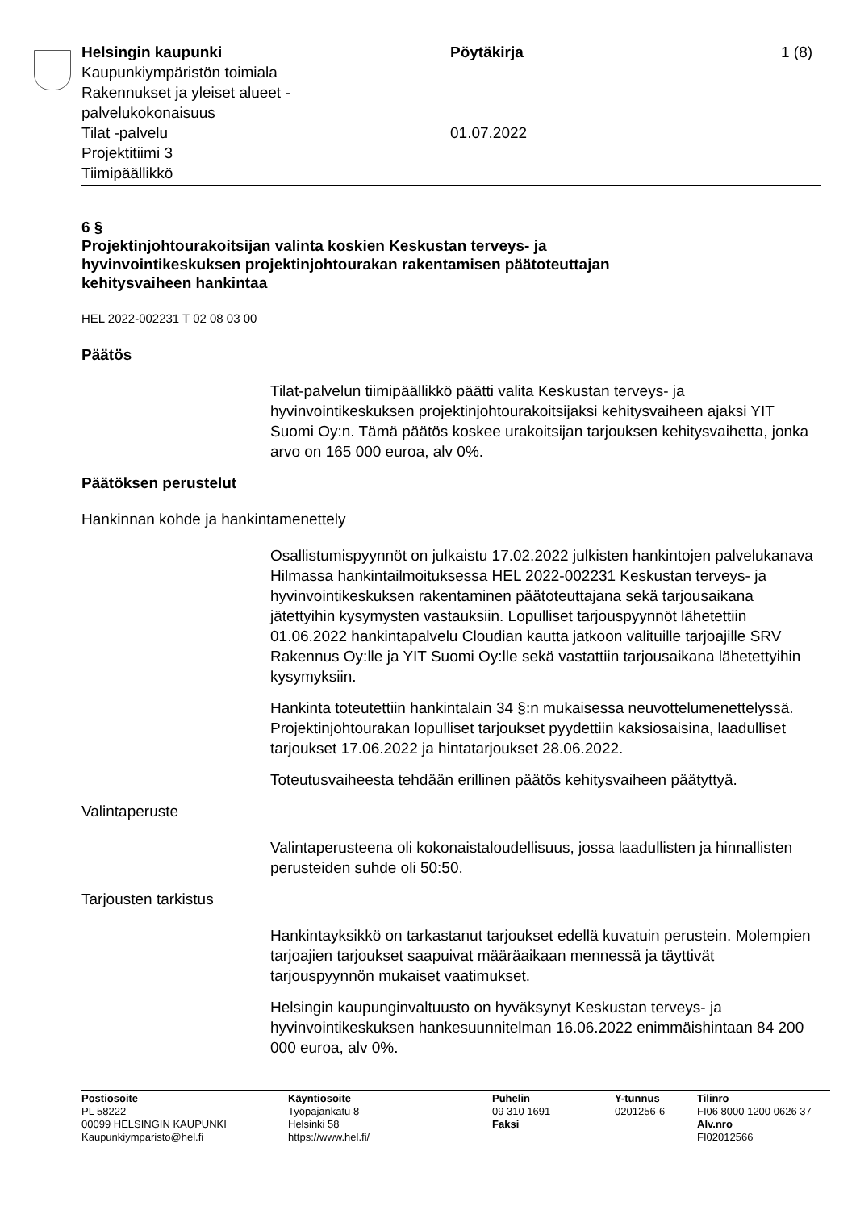Helsingin kaupunki
Kaupunkiympäristön toimiala
Rakennukset ja yleiset alueet -
palvelukokonaisuus
Tilat -palvelu
Projektitiimi 3
Tiimipäällikkö
Pöytäkirja
01.07.2022
1 (8)
6 §
Projektinjohtourakoitsijan valinta koskien Keskustan terveys- ja hyvinvointikeskuksen projektinjohtourakan rakentamisen päätoteuttajan kehitysvaiheen hankintaa
HEL 2022-002231 T 02 08 03 00
Päätös
Tilat-palvelun tiimipäällikkö päätti valita Keskustan terveys- ja hyvinvointikeskuksen projektinjohtourakoitsijaksi kehitysvaiheen ajaksi YIT Suomi Oy:n. Tämä päätös koskee urakoitsijan tarjouksen kehitysvaihetta, jonka arvo on 165 000 euroa, alv 0%.
Päätöksen perustelut
Hankinnan kohde ja hankintamenettely
Osallistumispyynnöt on julkaistu 17.02.2022 julkisten hankintojen palvelukanava Hilmassa hankintailmoituksessa HEL 2022-002231 Keskustan terveys- ja hyvinvointikeskuksen rakentaminen päätoteuttajana sekä tarjousaikana jätettyihin kysymysten vastauksiin. Lopulliset tarjouspyynnöt lähetettiin 01.06.2022 hankintapalvelu Cloudian kautta jatkoon valituille tarjoajille SRV Rakennus Oy:lle ja YIT Suomi Oy:lle sekä vastattiin tarjousaikana lähetettyihin kysymyksiin.
Hankinta toteutettiin hankintalain 34 §:n mukaisessa neuvottelumenettelyssä. Projektinjohtourakan lopulliset tarjoukset pyydettiin kaksiosaisina, laadulliset tarjoukset 17.06.2022 ja hintatarjoukset 28.06.2022.
Toteutusvaiheesta tehdään erillinen päätös kehitysvaiheen päätyttyä.
Valintaperuste
Valintaperusteena oli kokonaistaloudellisuus, jossa laadullisten ja hinnallisten perusteiden suhde oli 50:50.
Tarjousten tarkistus
Hankintayksikkö on tarkastanut tarjoukset edellä kuvatuin perustein. Molempien tarjoajien tarjoukset saapuivat määräaikaan mennessä ja täyttivät tarjouspyynnön mukaiset vaatimukset.
Helsingin kaupunginvaltuusto on hyväksynyt Keskustan terveys- ja hyvinvointikeskuksen hankesuunnitelman 16.06.2022 enimmäishintaan 84 200 000 euroa, alv 0%.
Postiosoite
PL 58222
00099 HELSINGIN KAUPUNKI
Kaupunkiymparisto@hel.fi
Käyntiosoite
Työpajankatu 8
Helsinki 58
https://www.hel.fi/
Puhelin
09 310 1691
Faksi
Y-tunnus
0201256-6
Tilinro
FI06 8000 1200 0626 37
Alv.nro
FI02012566